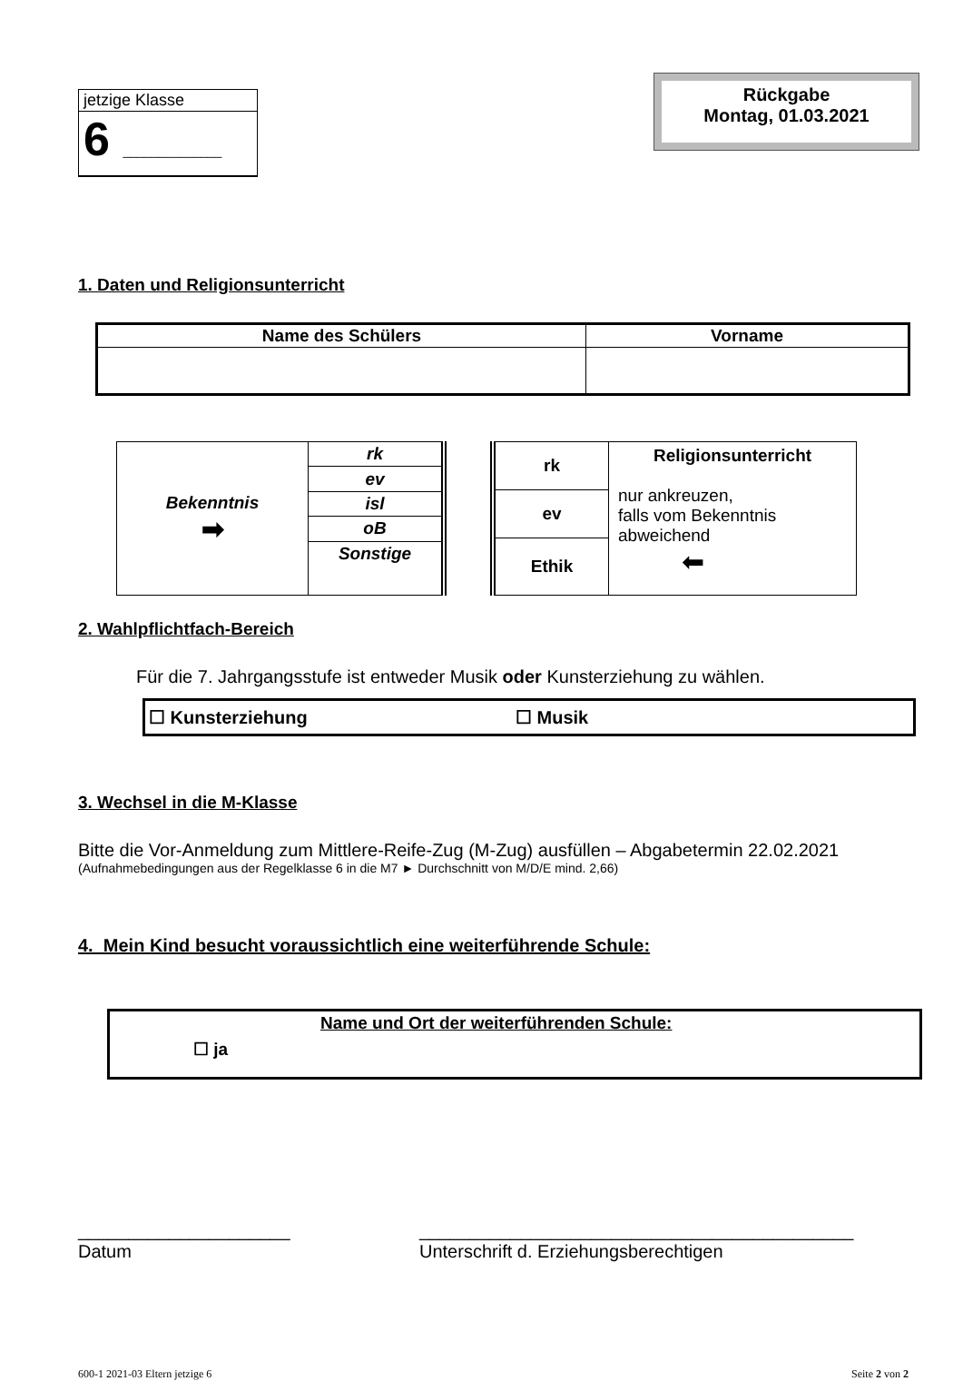jetzige Klasse
6 ______________
Rückgabe
Montag, 01.03.2021
1. Daten und Religionsunterricht
| Name des Schülers | Vorname |
| --- | --- |
| Bekenntnis ➡ | rk |
| | ev |
| | isl |
| | oB |
| | Sonstige |
| rk | Religionsunterricht nur ankreuzen, falls vom Bekenntnis abweichend ⬅ |
| ev | |
| Ethik | |
2. Wahlpflichtfach-Bereich
Für die 7. Jahrgangsstufe ist entweder Musik oder Kunsterziehung zu wählen.
☐ Kunsterziehung ☐ Musik
3. Wechsel in die M-Klasse
Bitte die Vor-Anmeldung zum Mittlere-Reife-Zug (M-Zug) ausfüllen – Abgabetermin 22.02.2021
(Aufnahmebedingungen aus der Regelklasse 6 in die M7 ► Durchschnitt von M/D/E mind. 2,66)
4. Mein Kind besucht voraussichtlich eine weiterführende Schule:
☐ ja Name und Ort der weiterführenden Schule:
_____________________
Datum
___________________________________________
Unterschrift d. Erziehungsberechtigen
600-1 2021-03 Eltern jetzige 6 Seite 2 von 2